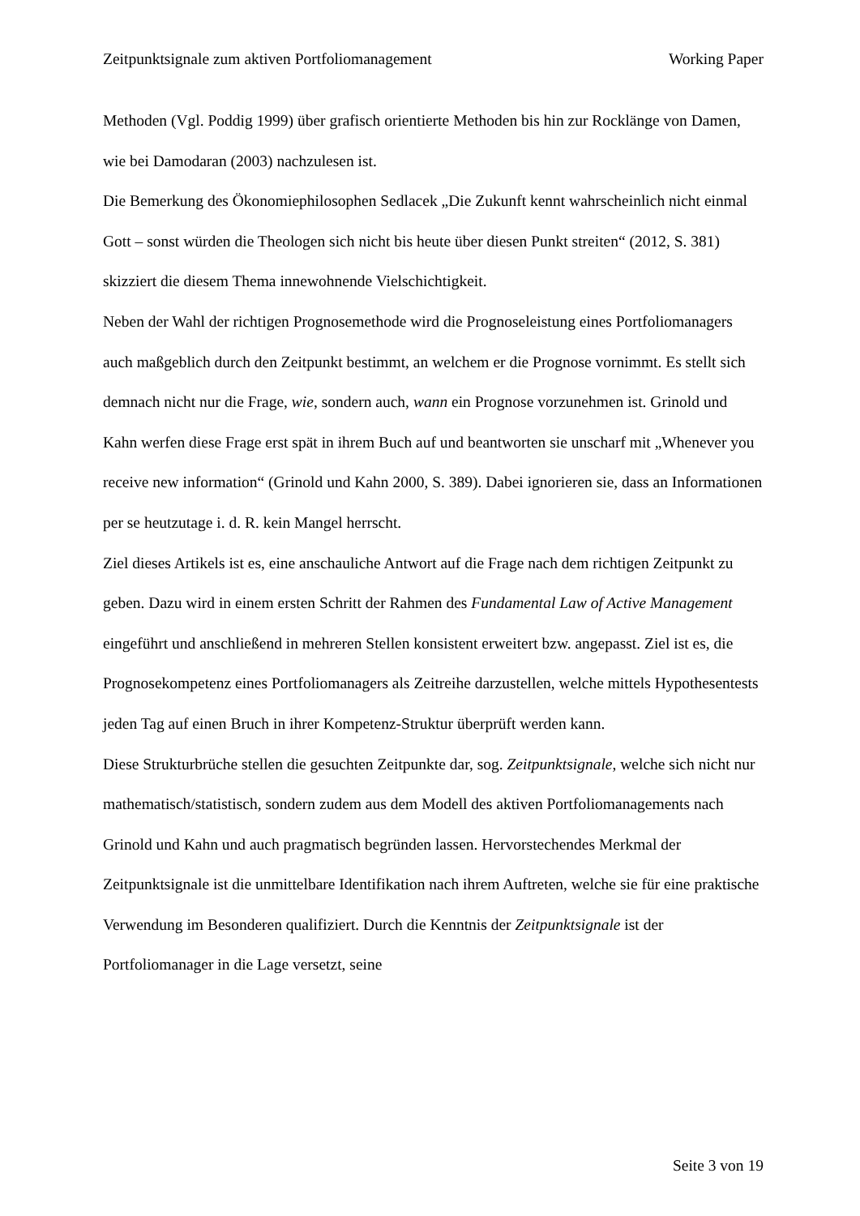Zeitpunktsignale zum aktiven Portfoliomanagement Working Paper
Methoden (Vgl. Poddig 1999) über grafisch orientierte Methoden bis hin zur Rocklänge von Damen, wie bei Damodaran (2003) nachzulesen ist.
Die Bemerkung des Ökonomiephilosophen Sedlacek „Die Zukunft kennt wahrscheinlich nicht einmal Gott – sonst würden die Theologen sich nicht bis heute über diesen Punkt streiten“ (2012, S. 381) skizziert die diesem Thema innewohnende Vielschichtigkeit.
Neben der Wahl der richtigen Prognosemethode wird die Prognoseleistung eines Portfoliomanagers auch maßgeblich durch den Zeitpunkt bestimmt, an welchem er die Prognose vornimmt. Es stellt sich demnach nicht nur die Frage, wie, sondern auch, wann ein Prognose vorzunehmen ist. Grinold und Kahn werfen diese Frage erst spät in ihrem Buch auf und beantworten sie unscharf mit „Whenever you receive new information“ (Grinold und Kahn 2000, S. 389). Dabei ignorieren sie, dass an Informationen per se heutzutage i. d. R. kein Mangel herrscht.
Ziel dieses Artikels ist es, eine anschauliche Antwort auf die Frage nach dem richtigen Zeitpunkt zu geben. Dazu wird in einem ersten Schritt der Rahmen des Fundamental Law of Active Management eingeführt und anschließend in mehreren Stellen konsistent erweitert bzw. angepasst. Ziel ist es, die Prognosekompetenz eines Portfoliomanagers als Zeitreihe darzustellen, welche mittels Hypothesentests jeden Tag auf einen Bruch in ihrer Kompetenz-Struktur überprüft werden kann.
Diese Strukturbrüche stellen die gesuchten Zeitpunkte dar, sog. Zeitpunktsignale, welche sich nicht nur mathematisch/statistisch, sondern zudem aus dem Modell des aktiven Portfoliomanagements nach Grinold und Kahn und auch pragmatisch begründen lassen. Hervorstechendes Merkmal der Zeitpunktsignale ist die unmittelbare Identifikation nach ihrem Auftreten, welche sie für eine praktische Verwendung im Besonderen qualifiziert. Durch die Kenntnis der Zeitpunktsignale ist der Portfoliomanager in die Lage versetzt, seine
Seite 3 von 19